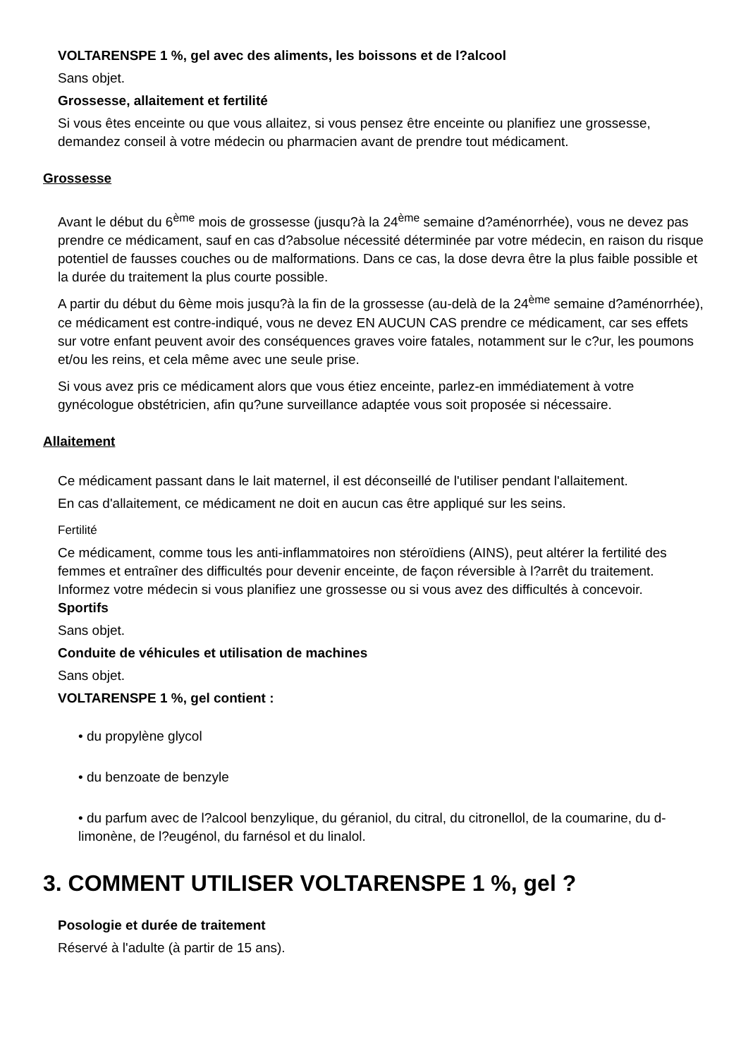VOLTARENSPE 1 %, gel avec des aliments, les boissons et de l?alcool
Sans objet.
Grossesse, allaitement et fertilité
Si vous êtes enceinte ou que vous allaitez, si vous pensez être enceinte ou planifiez une grossesse, demandez conseil à votre médecin ou pharmacien avant de prendre tout médicament.
Grossesse
Avant le début du 6<sup>ème</sup> mois de grossesse (jusqu?à la 24<sup>ème</sup> semaine d?aménorrhée), vous ne devez pas prendre ce médicament, sauf en cas d?absolue nécessité déterminée par votre médecin, en raison du risque potentiel de fausses couches ou de malformations. Dans ce cas, la dose devra être la plus faible possible et la durée du traitement la plus courte possible.
A partir du début du 6ème mois jusqu?à la fin de la grossesse (au-delà de la 24<sup>ème</sup> semaine d?aménorrhée), ce médicament est contre-indiqué, vous ne devez EN AUCUN CAS prendre ce médicament, car ses effets sur votre enfant peuvent avoir des conséquences graves voire fatales, notamment sur le c?ur, les poumons et/ou les reins, et cela même avec une seule prise.
Si vous avez pris ce médicament alors que vous étiez enceinte, parlez-en immédiatement à votre gynécologue obstétricien, afin qu?une surveillance adaptée vous soit proposée si nécessaire.
Allaitement
Ce médicament passant dans le lait maternel, il est déconseillé de l'utiliser pendant l'allaitement.
En cas d'allaitement, ce médicament ne doit en aucun cas être appliqué sur les seins.
Fertilité
Ce médicament, comme tous les anti-inflammatoires non stéroïdiens (AINS), peut altérer la fertilité des femmes et entraîner des difficultés pour devenir enceinte, de façon réversible à l?arrêt du traitement. Informez votre médecin si vous planifiez une grossesse ou si vous avez des difficultés à concevoir.
Sportifs
Sans objet.
Conduite de véhicules et utilisation de machines
Sans objet.
VOLTARENSPE 1 %, gel contient :
• du propylène glycol
• du benzoate de benzyle
• du parfum avec de l?alcool benzylique, du géraniol, du citral, du citronellol, de la coumarine, du d-limonène, de l?eugénol, du farnésol et du linalol.
3. COMMENT UTILISER VOLTARENSPE 1 %, gel ?
Posologie et durée de traitement
Réservé à l'adulte (à partir de 15 ans).